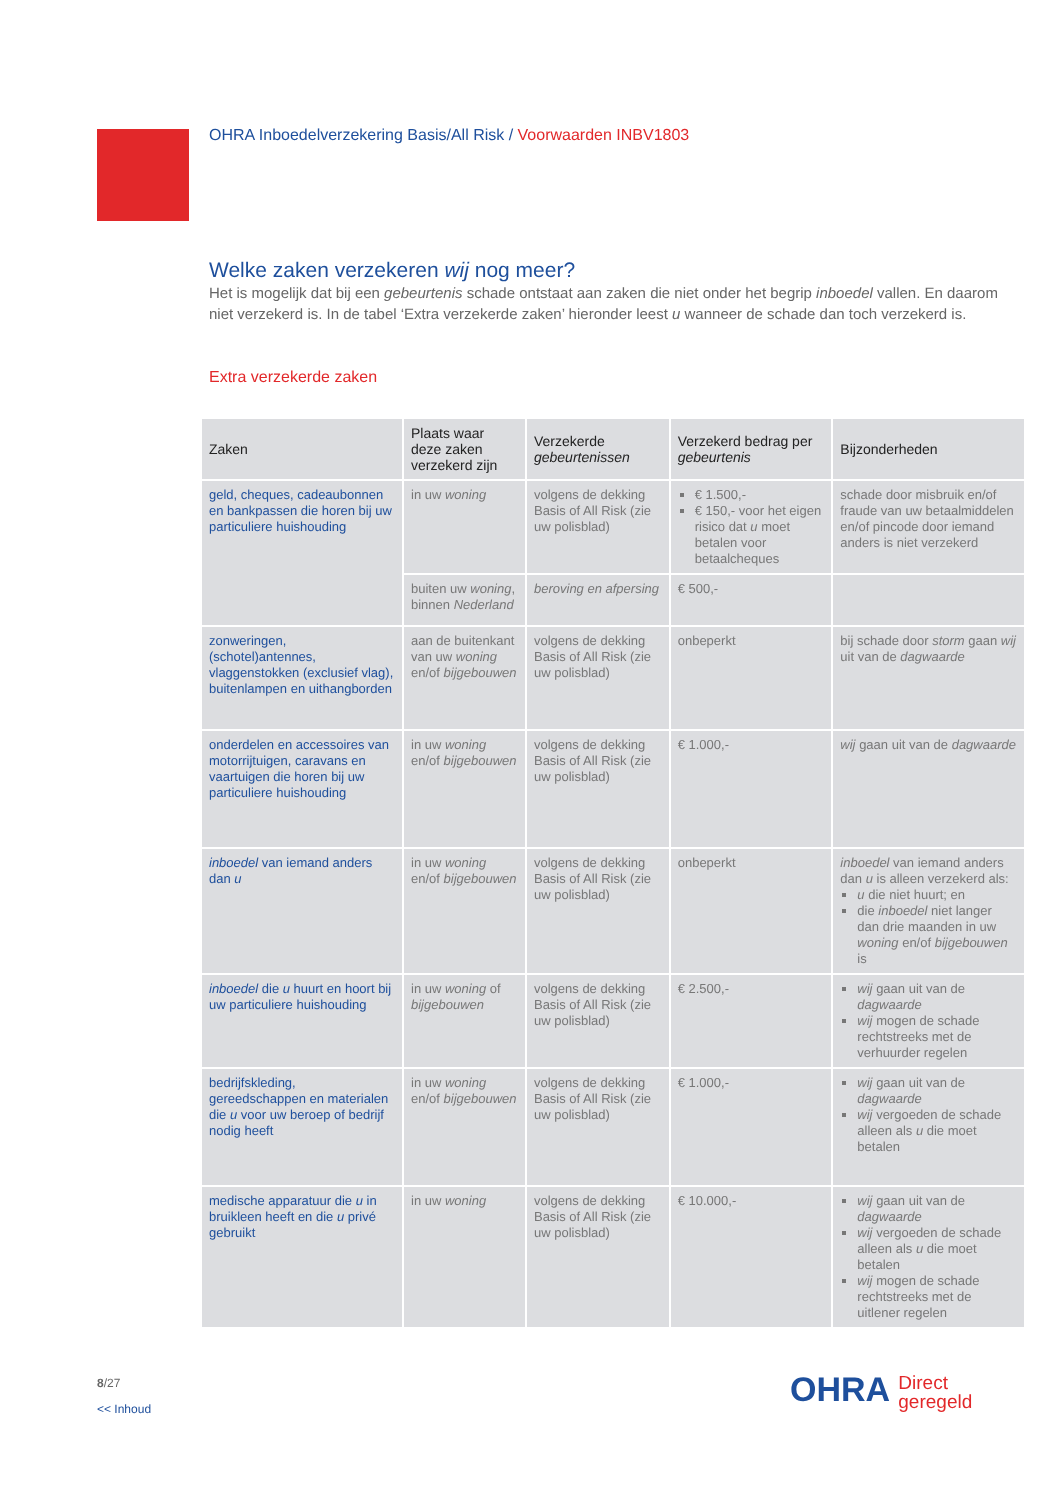OHRA Inboedelverzekering Basis/All Risk / Voorwaarden INBV1803
Welke zaken verzekeren wij nog meer?
Het is mogelijk dat bij een gebeurtenis schade ontstaat aan zaken die niet onder het begrip inboedel vallen. En daarom niet verzekerd is. In de tabel ‘Extra verzekerde zaken’ hieronder leest u wanneer de schade dan toch verzekerd is.
Extra verzekerde zaken
| Zaken | Plaats waar deze zaken verzekerd zijn | Verzekerde gebeurtenissen | Verzekerd bedrag per gebeurtenis | Bijzonderheden |
| --- | --- | --- | --- | --- |
| geld, cheques, cadeaubonnen en bankpassen die horen bij uw particuliere huishouding | in uw woning | volgens de dekking Basis of All Risk (zie uw polisblad) | € 1.500,- € 150,- voor het eigen risico dat u moet betalen voor betaalcheques | schade door misbruik en/of fraude van uw betaalmiddelen en/of pincode door iemand anders is niet verzekerd |
| | buiten uw woning , binnen Nederland | beroving en afpersing | € 500,- | |
| zonweringen, (schotel)antennes, vlaggenstokken (exclusief vlag), buitenlampen en uithangborden | aan de buitenkant van uw woning en/of bijgebouwen | volgens de dekking Basis of All Risk (zie uw polisblad) | onbeperkt | bij schade door storm gaan wij uit van de dagwaarde |
| onderdelen en accessoires van motorrijtuigen, caravans en vaartuigen die horen bij uw particuliere huishouding | in uw woning en/of bijgebouwen | volgens de dekking Basis of All Risk (zie uw polisblad) | € 1.000,- | wij gaan uit van de dagwaarde |
| inboedel van iemand anders dan u | in uw woning en/of bijgebouwen | volgens de dekking Basis of All Risk (zie uw polisblad) | onbeperkt | inboedel van iemand anders dan u is alleen verzekerd als: u die niet huurt; en die inboedel niet langer dan drie maanden in uw woning en/of bijgebouwen is |
| inboedel die u huurt en hoort bij uw particuliere huishouding | in uw woning of bijgebouwen | volgens de dekking Basis of All Risk (zie uw polisblad) | € 2.500,- | wij gaan uit van de dagwaarde wij mogen de schade rechtstreeks met de verhuurder regelen |
| bedrijfskleding, gereedschappen en materialen die u voor uw beroep of bedrijf nodig heeft | in uw woning en/of bijgebouwen | volgens de dekking Basis of All Risk (zie uw polisblad) | € 1.000,- | wij gaan uit van de dagwaarde wij vergoeden de schade alleen als u die moet betalen |
| medische apparatuur die u in bruikleen heeft en die u privé gebruikt | in uw woning | volgens de dekking Basis of All Risk (zie uw polisblad) | € 10.000,- | wij gaan uit van de dagwaarde wij vergoeden de schade alleen als u die moet betalen wij mogen de schade rechtstreeks met de uitlener regelen |
8/27
<< Inhoud
OHRA Direct
geregeld